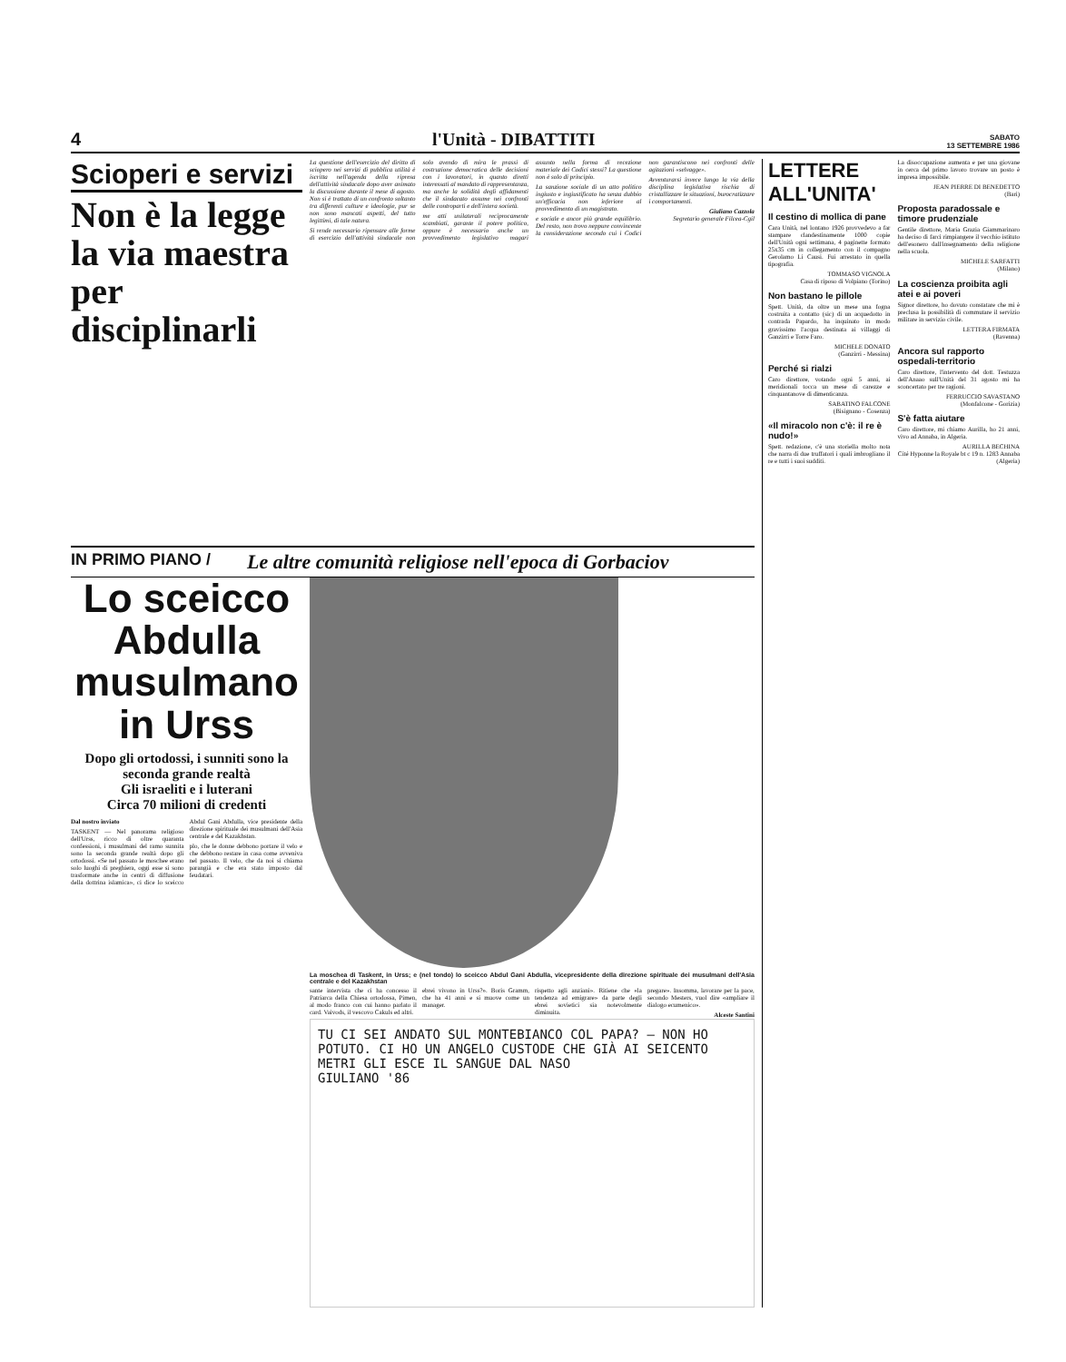4 l'Unità - DIBATTITI SABATO
13 SETTEMBRE 1986
Scioperi e servizi
Non è la legge la via maestra per disciplinarli
La questione dell'esercizio del diritto di sciopero nei servizi di pubblica utilità è iscritta nell'agenda della ripresa dell'attività sindacale dopo aver animato la discussione durante il mese di agosto. Non si è trattato di un confronto soltanto tra differenti culture e ideologie, pur se non sono mancati aspetti, del tutto legittimi, di tale natura.
Si rende necessario ripensare alle forme di esercizio dell'attività sindacale non solo avendo di mira le prassi di costruzione democratica delle decisioni con i lavoratori, in quanto diretti interessati al mandato di rappresentanza, ma anche la solidità degli affidamenti che il sindacato assume nei confronti delle controparti e dell'intera società.
me atti unilaterali reciprocamente scambiati, garante il potere politico, oppure è necessario anche un provvedimento legislativo magari assunto nella forma di recezione materiale dei Codici stessi? La questione non è solo di principio.
La sanzione sociale di un atto politico ingiusto e ingiustificato ha senza dubbio un'efficacia non inferiore al provvedimento di un magistrato.
e sociale e ancor più grande equilibrio. Del resto, non trovo neppure convincente la considerazione secondo cui i Codici non garantiscono nei confronti delle agitazioni «selvagge».
Avventurarsi invece lungo la via della disciplina legislativa rischia di cristallizzare le situazioni, burocratizzare i comportamenti.
Giuliano Cazzola
Segretario generale Filcea-Cgil
IN PRIMO PIANO / Le altre comunità religiose nell'epoca di Gorbaciov
Lo sceicco Abdulla musulmano in Urss
Dopo gli ortodossi, i sunniti sono la seconda grande realtà
Gli israeliti e i luterani
Circa 70 milioni di credenti
Dal nostro inviato
TASKENT — Nel panorama religioso dell'Urss, ricco di oltre quaranta confessioni, i musulmani del ramo sunnita sono la seconda grande realtà dopo gli ortodossi. «Se nel passato le moschee erano solo luoghi di preghiera, oggi esse si sono trasformate anche in centri di diffusione della dottrina islamica», ci dice lo sceicco Abdul Gani Abdulla, vice presidente della direzione spirituale dei musulmani dell'Asia centrale e del Kazakhstan.
plo, che le donne debbono portare il velo e che debbono restare in casa come avveniva nel passato. Il velo, che da noi si chiama parangià e che era stato imposto dal feudatari.
La moschea di Taskent, in Urss; e (nel tondo) lo sceicco Abdul Gani Abdulla, vicepresidente della direzione spirituale dei musulmani dell'Asia centrale e del Kazakhstan
sante intervista che ci ha concesso il Patriarca della Chiesa ortodossa, Pimen, al modo franco con cui hanno parlato il card. Vaivods, il vescovo Cakuls ed altri.
ebrei vivono in Urss?». Boris Gramm, che ha 41 anni e si muove come un manager.
rispetto agli anziani». Ritiene che «la tendenza ad emigrare» da parte degli ebrei sovietici sia notevolmente diminuita.
pregare». Insomma, lavorare per la pace, secondo Mesters, vuol dire «ampliare il dialogo ecumenico».
Alceste Santini
TU CI SEI ANDATO SUL MONTEBIANCO COL PAPA? — NON HO POTUTO. CI HO UN ANGELO CUSTODE CHE GIÀ AI SEICENTO METRI GLI ESCE IL SANGUE DAL NASO
GIULIANO '86
LETTERE
ALL'UNITA'
Il cestino di mollica di pane
Cara Unità, nel lontano 1926 provvedevo a far stampare clandestinamente 1000 copie dell'Unità ogni settimana, 4 paginette formato 25x35 cm in collegamento con il compagno Gerolamo Li Causi. Fui arrestato in quella tipografia.
TOMMASO VIGNOLA
Casa di riposo di Volpiano (Torino)
Non bastano le pillole
Spett. Unità, da oltre un mese una fogna costruita a contatto (sic) di un acquedotto in contrada Papardo, ha inquinato in modo gravissimo l'acqua destinata ai villaggi di Ganzirri e Torre Faro.
MICHELE DONATO
(Ganzirri - Messina)
Perché si rialzi
Caro direttore, votando ogni 5 anni, ai meridionali tocca un mese di carezze e cinquantanove di dimenticanza.
SABATINO FALCONE
(Bisignano - Cosenza)
«Il miracolo non c'è: il re è nudo!»
Spett. redazione, c'è una storiella molto nota che narra di due truffatori i quali imbrogliano il re e tutti i suoi sudditi.
La disoccupazione aumenta e per una giovane in cerca del primo lavoro trovare un posto è impresa impossibile.
JEAN PIERRE DI BENEDETTO
(Bari)
Proposta paradossale e timore prudenziale
Gentile direttore, Maria Grazia Giammarinaro ha deciso di farci rimpiangere il vecchio istituto dell'esonero dall'insegnamento della religione nella scuola.
MICHELE SARFATTI
(Milano)
La coscienza proibita agli atei e ai poveri
Signor direttore, ho dovuto constatare che mi è preclusa la possibilità di commutare il servizio militare in servizio civile.
LETTERA FIRMATA
(Ravenna)
Ancora sul rapporto ospedali-territorio
Caro direttore, l'intervento del dott. Testuzza dell'Anaao sull'Unità del 31 agosto mi ha sconcertato per tre ragioni.
FERRUCCIO SAVASTANO
(Monfalcone - Gorizia)
S'è fatta aiutare
Caro direttore, mi chiamo Aurilla, ho 21 anni, vivo ad Annaba, in Algeria.
AURILLA BECHINA
Cité Hyponne la Royale bt c 19 n. 1283 Annaba (Algeria)